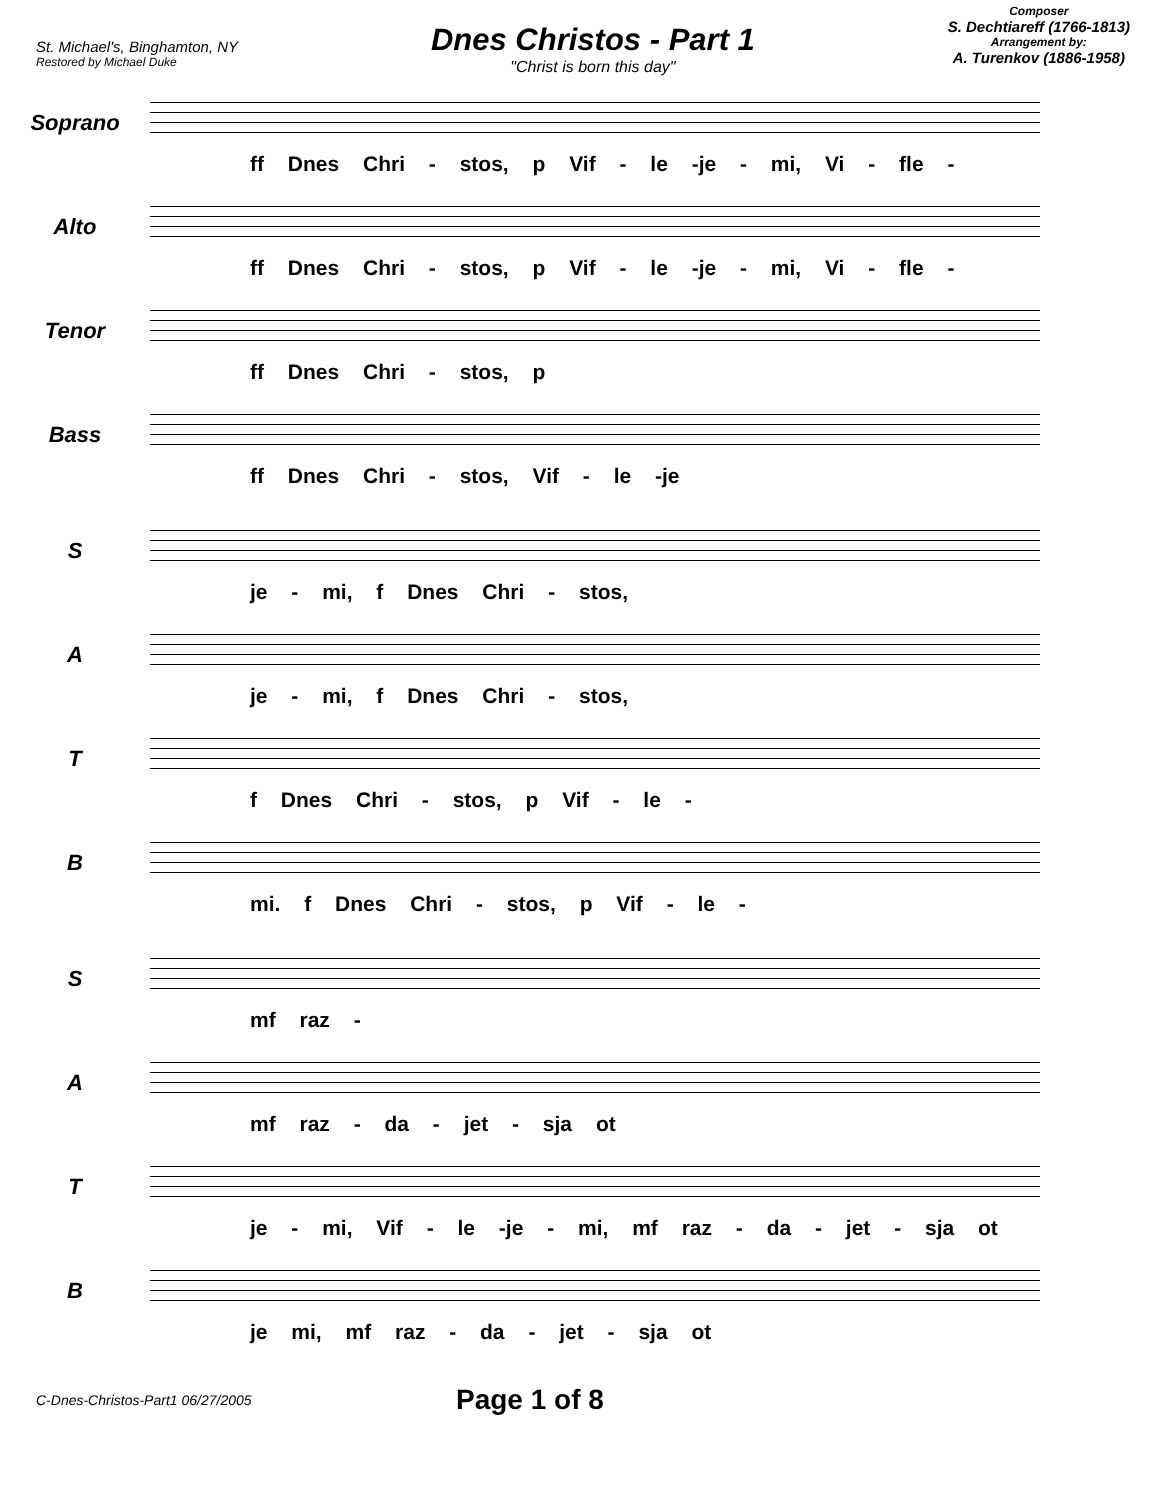St. Michael's, Binghamton, NY
Restored by Michael Duke
Dnes Christos - Part 1
"Christ is born this day"
Composer
S. Dechtiareff (1766-1813)
Arrangement by:
A. Turenkov (1886-1958)
Soprano
ff Dnes Chri - stos, p Vif - le -je - mi, Vi - fle -
Alto
ff Dnes Chri - stos, p Vif - le -je - mi, Vi - fle -
Tenor
ff Dnes Chri - stos, p
Bass
ff Dnes Chri - stos, Vif - le -je
S
je - mi, f Dnes Chri - stos,
A
je - mi, f Dnes Chri - stos,
T
f Dnes Chri - stos, p Vif - le -
B
mi. f Dnes Chri - stos, p Vif - le -
S
mf raz -
A
mf raz - da - jet - sja ot
T
je - mi, Vif - le -je - mi, mf raz - da - jet - sja ot
B
je mi, mf raz - da - jet - sja ot
C-Dnes-Christos-Part1 06/27/2005 Page 1 of 8